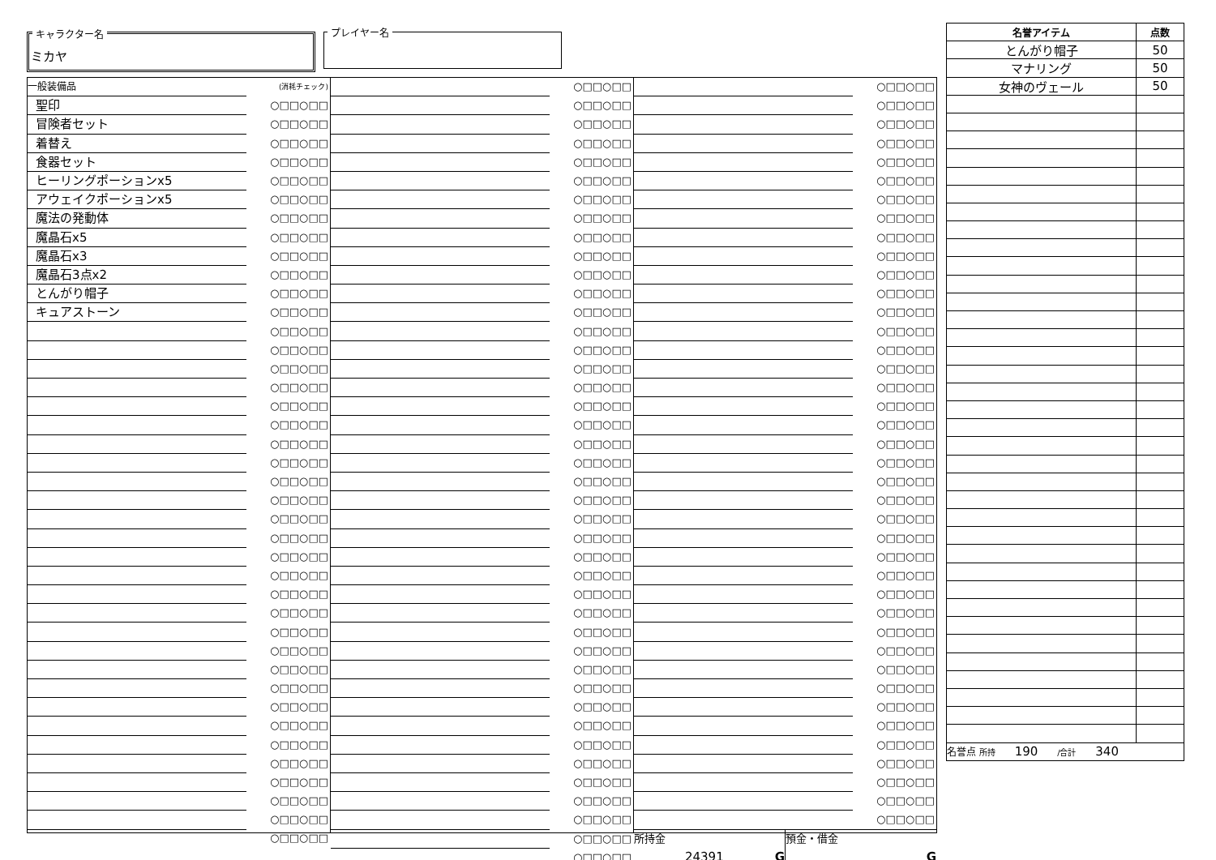キャラクター名
ミカヤ
プレイヤー名
| 一般装備品 | (消耗チェック) |
| 聖印 | ○□□○□□ |
| 冒険者セット | ○□□○□□ |
| 着替え | ○□□○□□ |
| 食器セット | ○□□○□□ |
| ヒーリングポーションx5 | ○□□○□□ |
| アウェイクポーションx5 | ○□□○□□ |
| 魔法の発動体 | ○□□○□□ |
| 魔晶石x5 | ○□□○□□ |
| 魔晶石x3 | ○□□○□□ |
| 魔晶石3点x2 | ○□□○□□ |
| とんがり帽子 | ○□□○□□ |
| キュアストーン | ○□□○□□ |
| | ○□□○□□ |
| | ○□□○□□ |
| | ○□□○□□ |
| | ○□□○□□ |
| | ○□□○□□ |
| | ○□□○□□ |
| | ○□□○□□ |
| | ○□□○□□ |
| | ○□□○□□ |
| | ○□□○□□ |
| | ○□□○□□ |
| | ○□□○□□ |
| | ○□□○□□ |
| | ○□□○□□ |
| | ○□□○□□ |
| | ○□□○□□ |
| | ○□□○□□ |
| | ○□□○□□ |
| | ○□□○□□ |
| | ○□□○□□ |
| | ○□□○□□ |
| | ○□□○□□ |
| | ○□□○□□ |
| | ○□□○□□ |
| | ○□□○□□ |
| | ○□□○□□ |
| | ○□□○□□ |
| | ○□□○□□ |
| | ○□□○□□ |
| | ○□□○□□ |
| | ○□□○□□ |
| | ○□□○□□ |
| | ○□□○□□ |
| | ○□□○□□ |
| | ○□□○□□ |
| | ○□□○□□ |
| | ○□□○□□ |
| | ○□□○□□ |
| | ○□□○□□ |
| | ○□□○□□ |
| | ○□□○□□ |
| | ○□□○□□ |
| | ○□□○□□ |
| | ○□□○□□ |
| | ○□□○□□ |
| | ○□□○□□ |
| | ○□□○□□ |
| | ○□□○□□ |
| | ○□□○□□ |
| | ○□□○□□ |
| | ○□□○□□ |
| | ○□□○□□ |
| | ○□□○□□ |
| | ○□□○□□ |
| | ○□□○□□ |
| | ○□□○□□ |
| | ○□□○□□ |
| | ○□□○□□ |
| | ○□□○□□ |
| | ○□□○□□ |
| | ○□□○□□ |
| | ○□□○□□ |
| | ○□□○□□ |
| | ○□□○□□ |
| | ○□□○□□ |
| | ○□□○□□ |
| | ○□□○□□ |
| | ○□□○□□ |
| | ○□□○□□ |
| | ○□□○□□ |
| | ○□□○□□ |
| | ○□□○□□ |
| | ○□□○□□ |
| | ○□□○□□ |
| | ○□□○□□ |
| | ○□□○□□ |
| | ○□□○□□ |
| | ○□□○□□ |
| | ○□□○□□ |
| | ○□□○□□ |
| | ○□□○□□ |
| | ○□□○□□ |
| | ○□□○□□ |
| | ○□□○□□ |
| | ○□□○□□ |
| | ○□□○□□ |
| | ○□□○□□ |
| | ○□□○□□ |
| | ○□□○□□ |
| | ○□□○□□ |
| | ○□□○□□ |
| | ○□□○□□ |
| | ○□□○□□ |
| | ○□□○□□ |
| | ○□□○□□ |
| | ○□□○□□ |
| | ○□□○□□ |
| | ○□□○□□ |
| | ○□□○□□ |
| | ○□□○□□ |
| | ○□□○□□ |
| | ○□□○□□ |
| | ○□□○□□ |
| | ○□□○□□ |
| | ○□□○□□ |
| | ○□□○□□ |
| | ○□□○□□ |
| | ○□□○□□ |
| | ○□□○□□ |
| | ○□□○□□ |
| 所持金 24391 G | 預金・借金 G |
| 名誉アイテム | 点数 |
| --- | --- |
| とんがり帽子 | 50 |
| マナリング | 50 |
| 女神のヴェール | 50 |
| 名誉点 所持 190 /合計 340 | |